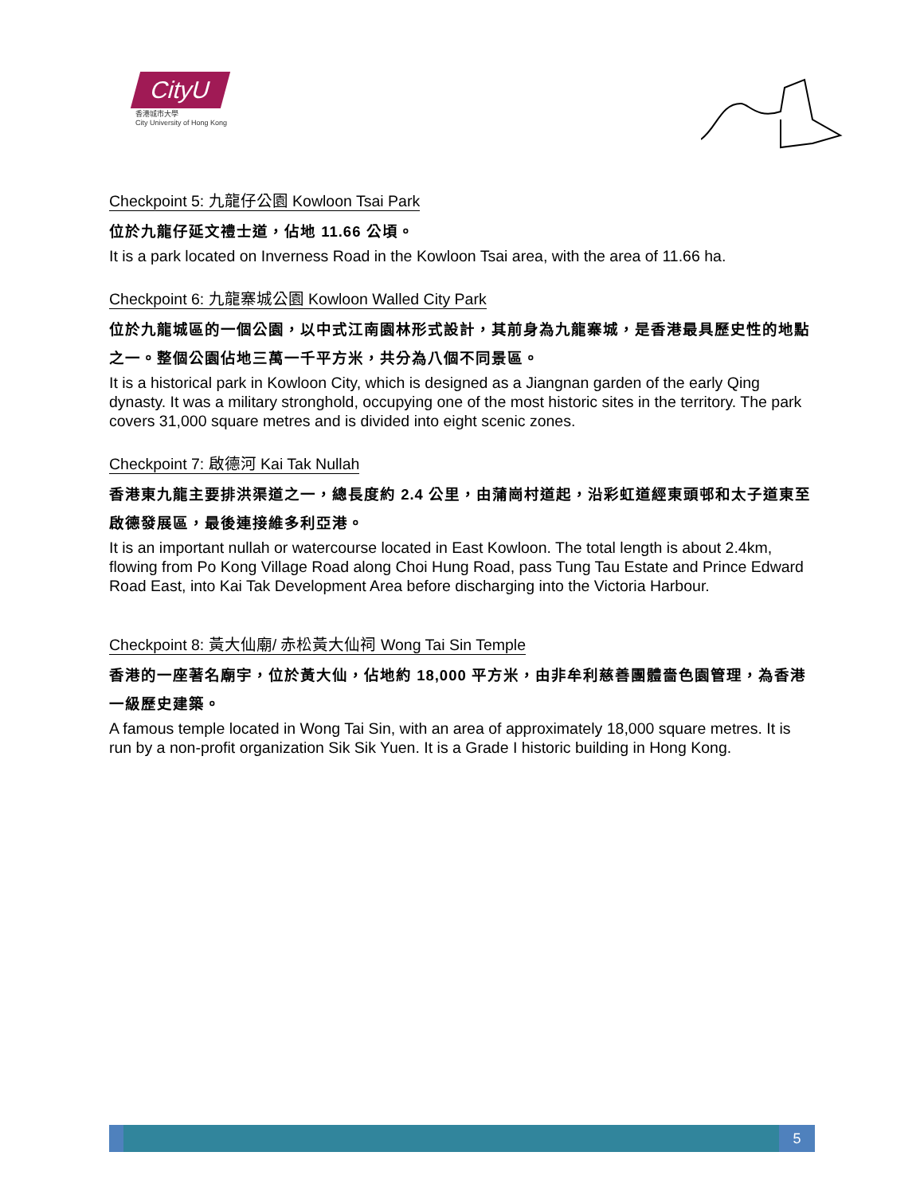CityU
香港城市大學
City University of Hong Kong
Checkpoint 5: 九龍仔公園 Kowloon Tsai Park
位於九龍仔延文禮士道，佔地 11.66 公頃。
It is a park located on Inverness Road in the Kowloon Tsai area, with the area of 11.66 ha.
Checkpoint 6: 九龍寨城公園 Kowloon Walled City Park
位於九龍城區的一個公園，以中式江南園林形式設計，其前身為九龍寨城，是香港最具歷史性的地點之一。整個公園佔地三萬一千平方米，共分為八個不同景區。
It is a historical park in Kowloon City, which is designed as a Jiangnan garden of the early Qing dynasty. It was a military stronghold, occupying one of the most historic sites in the territory. The park covers 31,000 square metres and is divided into eight scenic zones.
Checkpoint 7: 啟德河 Kai Tak Nullah
香港東九龍主要排洪渠道之一，總長度約 2.4 公里，由蒲崗村道起，沿彩虹道經東頭邨和太子道東至啟德發展區，最後連接維多利亞港。
It is an important nullah or watercourse located in East Kowloon. The total length is about 2.4km, flowing from Po Kong Village Road along Choi Hung Road, pass Tung Tau Estate and Prince Edward Road East, into Kai Tak Development Area before discharging into the Victoria Harbour.
Checkpoint 8: 黃大仙廟/ 赤松黃大仙祠 Wong Tai Sin Temple
香港的一座著名廟宇，位於黃大仙，佔地約 18,000 平方米，由非牟利慈善團體嗇色園管理，為香港一級歷史建築。
A famous temple located in Wong Tai Sin, with an area of approximately 18,000 square metres. It is run by a non-profit organization Sik Sik Yuen. It is a Grade I historic building in Hong Kong.
5